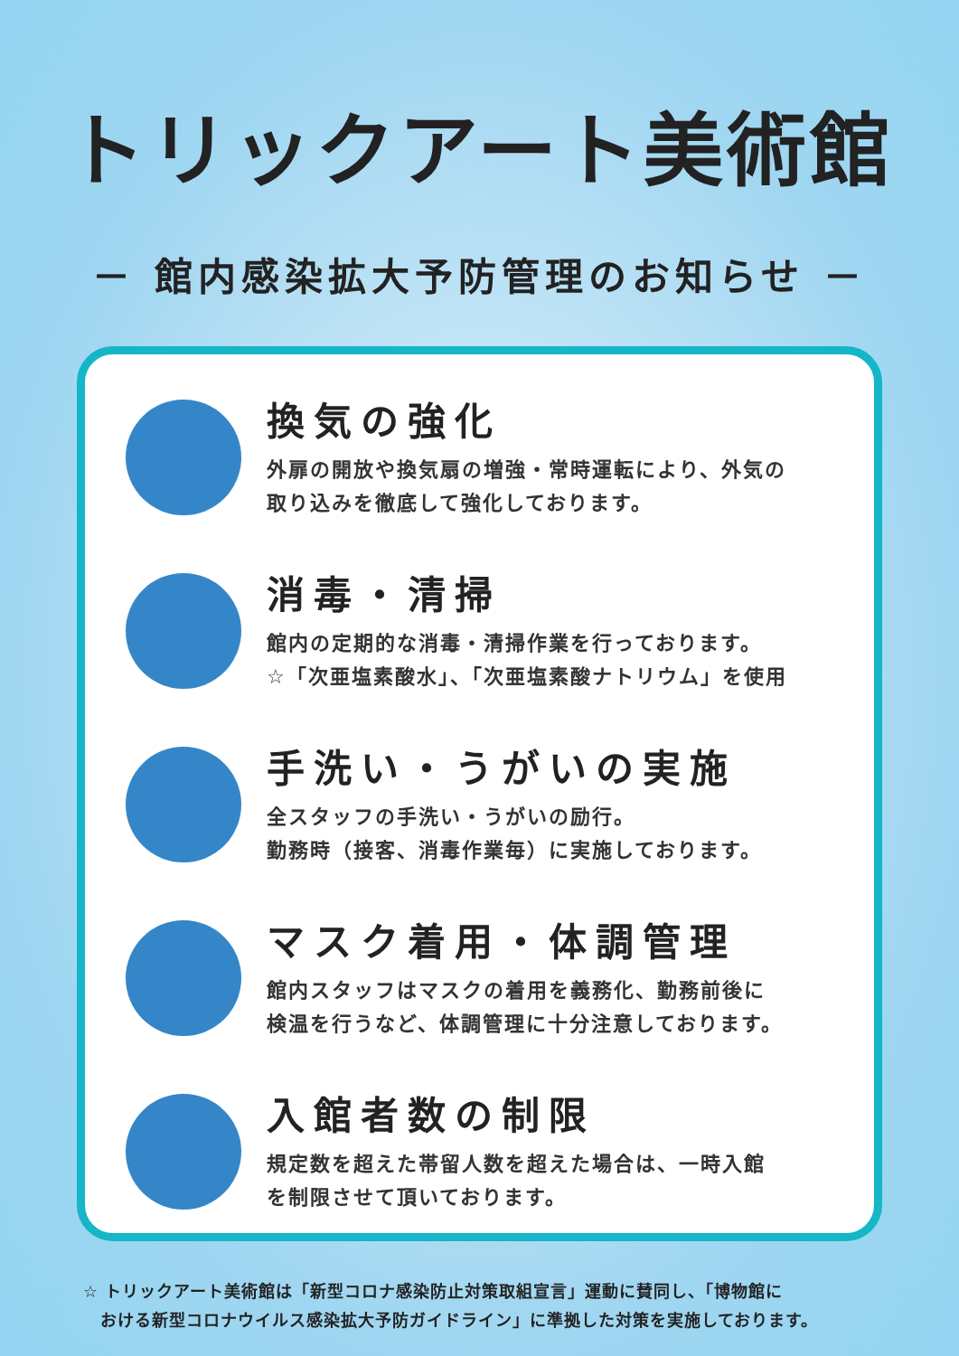トリックアート美術館
－ 館内感染拡大予防管理のお知らせ －
換気の強化
外扉の開放や換気扇の増強・常時運転により、外気の
取り込みを徹底して強化しております。
消毒・清掃
館内の定期的な消毒・清掃作業を行っております。
☆「次亜塩素酸水」、「次亜塩素酸ナトリウム」を使用
手洗い・うがいの実施
全スタッフの手洗い・うがいの励行。
勤務時（接客、消毒作業毎）に実施しております。
マスク着用・体調管理
館内スタッフはマスクの着用を義務化、勤務前後に
検温を行うなど、体調管理に十分注意しております。
入館者数の制限
規定数を超えた帯留人数を超えた場合は、一時入館
を制限させて頂いております。
☆ トリックアート美術館は「新型コロナ感染防止対策取組宣言」運動に賛同し、「博物館に
　おける新型コロナウイルス感染拡大予防ガイドライン」に準拠した対策を実施しております。